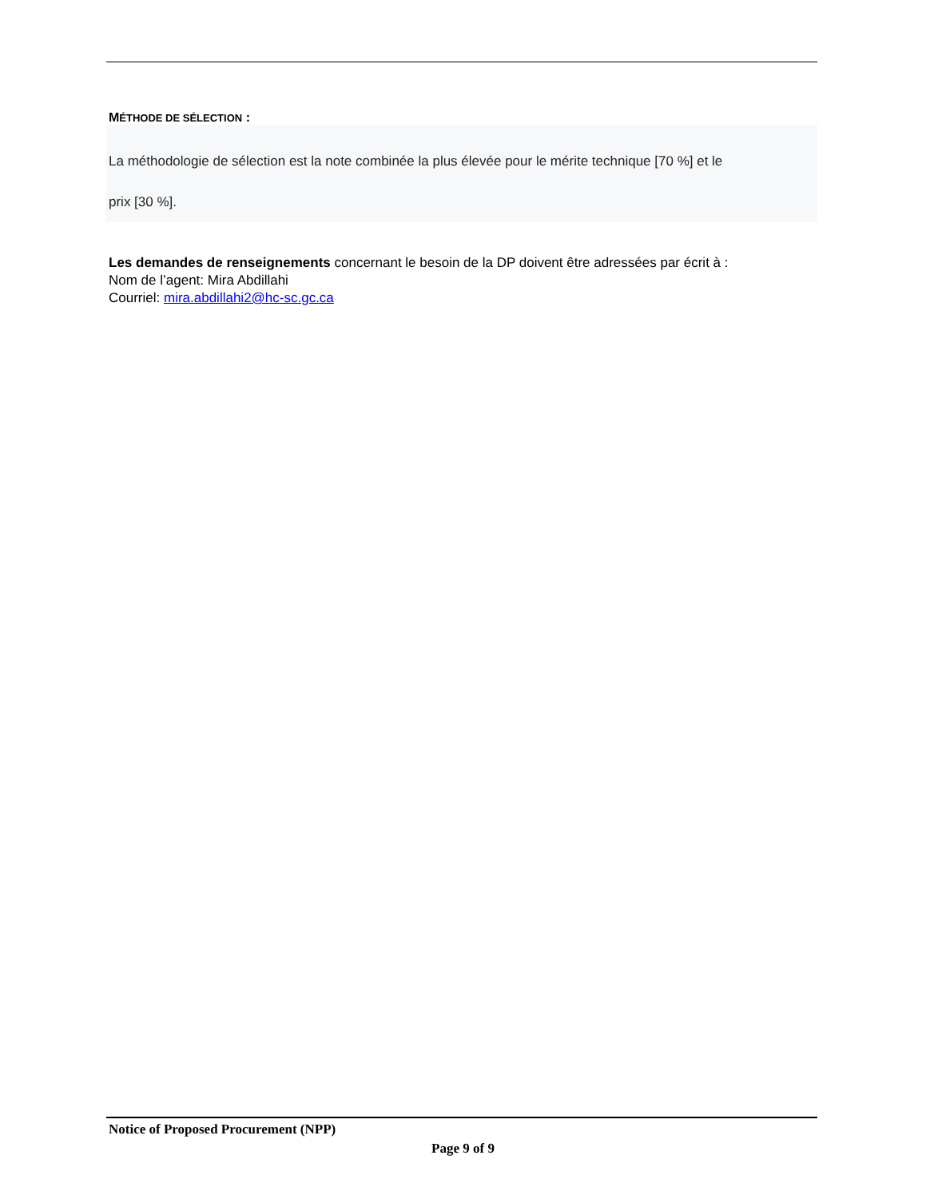MÉTHODE DE SÉLECTION :
La méthodologie de sélection est la note combinée la plus élevée pour le mérite technique [70 %] et le
prix [30 %].
Les demandes de renseignements concernant le besoin de la DP doivent être adressées par écrit à :
Nom de l’agent: Mira Abdillahi
Courriel: mira.abdillahi2@hc-sc.gc.ca
Notice of Proposed Procurement (NPP)
Page 9 of 9